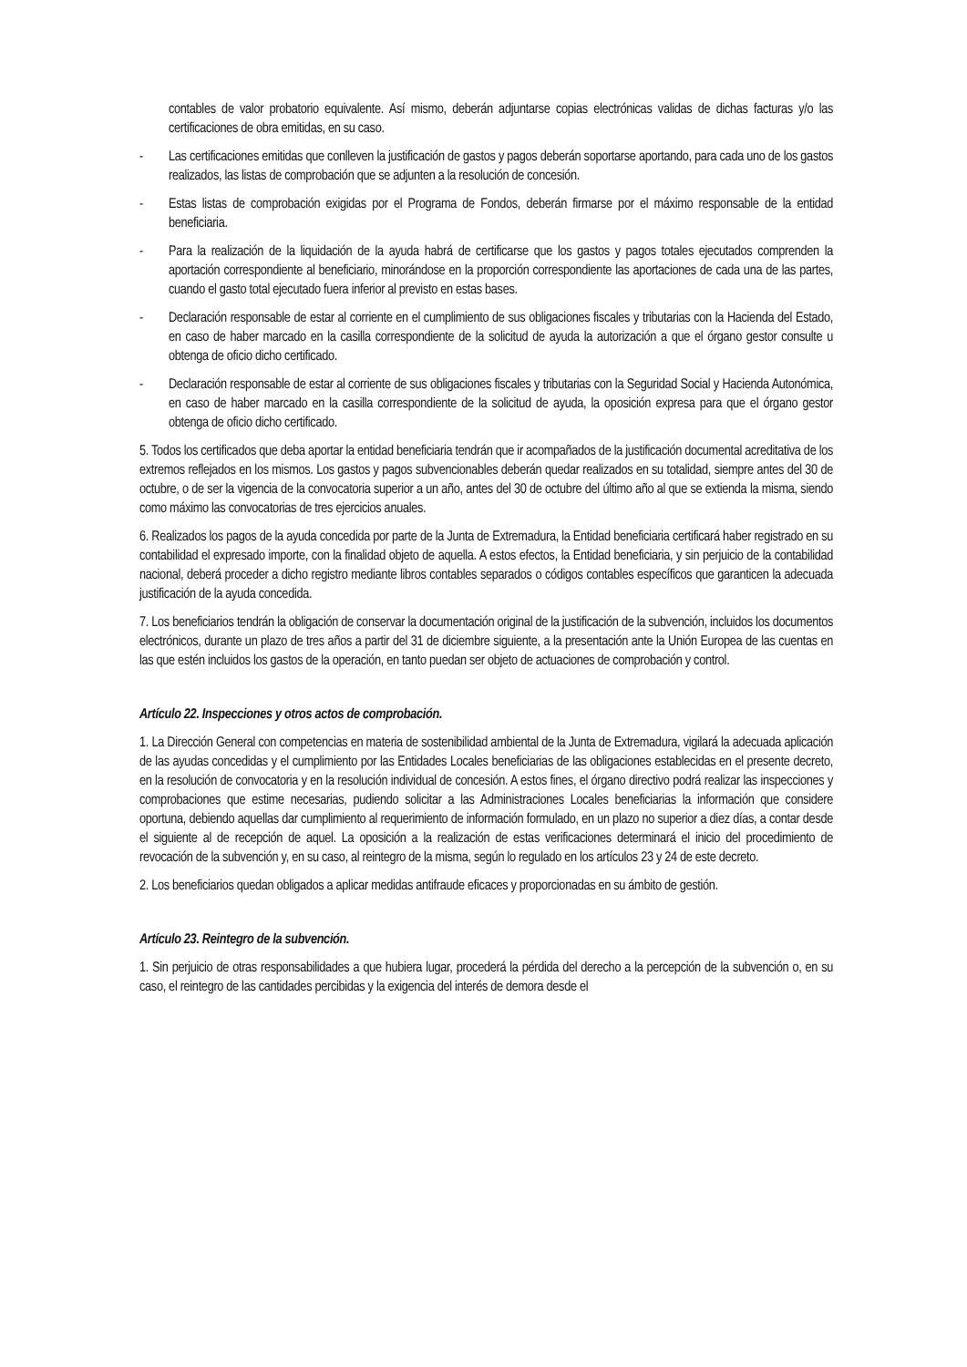contables de valor probatorio equivalente. Así mismo, deberán adjuntarse copias electrónicas validas de dichas facturas y/o las certificaciones de obra emitidas, en su caso.
- Las certificaciones emitidas que conlleven la justificación de gastos y pagos deberán soportarse aportando, para cada uno de los gastos realizados, las listas de comprobación que se adjunten a la resolución de concesión.
- Estas listas de comprobación exigidas por el Programa de Fondos, deberán firmarse por el máximo responsable de la entidad beneficiaria.
- Para la realización de la liquidación de la ayuda habrá de certificarse que los gastos y pagos totales ejecutados comprenden la aportación correspondiente al beneficiario, minorándose en la proporción correspondiente las aportaciones de cada una de las partes, cuando el gasto total ejecutado fuera inferior al previsto en estas bases.
- Declaración responsable de estar al corriente en el cumplimiento de sus obligaciones fiscales y tributarias con la Hacienda del Estado, en caso de haber marcado en la casilla correspondiente de la solicitud de ayuda la autorización a que el órgano gestor consulte u obtenga de oficio dicho certificado.
- Declaración responsable de estar al corriente de sus obligaciones fiscales y tributarias con la Seguridad Social y Hacienda Autonómica, en caso de haber marcado en la casilla correspondiente de la solicitud de ayuda, la oposición expresa para que el órgano gestor obtenga de oficio dicho certificado.
5. Todos los certificados que deba aportar la entidad beneficiaria tendrán que ir acompañados de la justificación documental acreditativa de los extremos reflejados en los mismos. Los gastos y pagos subvencionables deberán quedar realizados en su totalidad, siempre antes del 30 de octubre, o de ser la vigencia de la convocatoria superior a un año, antes del 30 de octubre del último año al que se extienda la misma, siendo como máximo las convocatorias de tres ejercicios anuales.
6. Realizados los pagos de la ayuda concedida por parte de la Junta de Extremadura, la Entidad beneficiaria certificará haber registrado en su contabilidad el expresado importe, con la finalidad objeto de aquella. A estos efectos, la Entidad beneficiaria, y sin perjuicio de la contabilidad nacional, deberá proceder a dicho registro mediante libros contables separados o códigos contables específicos que garanticen la adecuada justificación de la ayuda concedida.
7. Los beneficiarios tendrán la obligación de conservar la documentación original de la justificación de la subvención, incluidos los documentos electrónicos, durante un plazo de tres años a partir del 31 de diciembre siguiente, a la presentación ante la Unión Europea de las cuentas en las que estén incluidos los gastos de la operación, en tanto puedan ser objeto de actuaciones de comprobación y control.
Artículo 22. Inspecciones y otros actos de comprobación.
1. La Dirección General con competencias en materia de sostenibilidad ambiental de la Junta de Extremadura, vigilará la adecuada aplicación de las ayudas concedidas y el cumplimiento por las Entidades Locales beneficiarias de las obligaciones establecidas en el presente decreto, en la resolución de convocatoria y en la resolución individual de concesión. A estos fines, el órgano directivo podrá realizar las inspecciones y comprobaciones que estime necesarias, pudiendo solicitar a las Administraciones Locales beneficiarias la información que considere oportuna, debiendo aquellas dar cumplimiento al requerimiento de información formulado, en un plazo no superior a diez días, a contar desde el siguiente al de recepción de aquel. La oposición a la realización de estas verificaciones determinará el inicio del procedimiento de revocación de la subvención y, en su caso, al reintegro de la misma, según lo regulado en los artículos 23 y 24 de este decreto.
2. Los beneficiarios quedan obligados a aplicar medidas antifraude eficaces y proporcionadas en su ámbito de gestión.
Artículo 23. Reintegro de la subvención.
1. Sin perjuicio de otras responsabilidades a que hubiera lugar, procederá la pérdida del derecho a la percepción de la subvención o, en su caso, el reintegro de las cantidades percibidas y la exigencia del interés de demora desde el